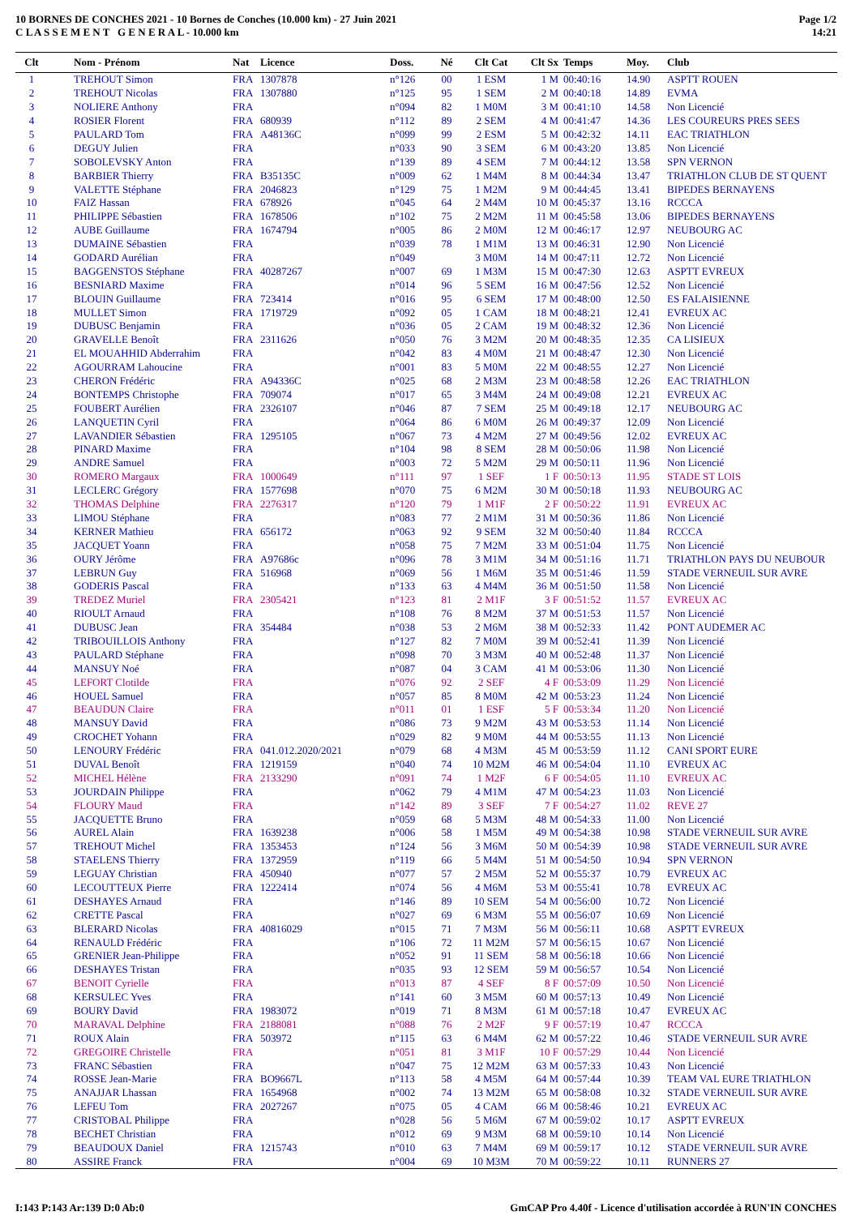10 BORNES DE CONCHES 2021 - 10 Bornes de Conches (10.000 km) - 27 Juin 2021
C L A S S E M E N T G E N E R A L - 10.000 km
Page 1/2
14:21
| Clt | Nom - Prénom | Nat | Licence | Doss. | Né | Clt Cat | Clt Sx | Temps | Moy. | Club |
| --- | --- | --- | --- | --- | --- | --- | --- | --- | --- | --- |
| 1 | TREHOUT Simon | FRA | 1307878 | n°126 | 00 | 1 ESM | 1 M | 00:40:16 | 14.90 | ASPTT ROUEN |
| 2 | TREHOUT Nicolas | FRA | 1307880 | n°125 | 95 | 1 SEM | 2 M | 00:40:18 | 14.89 | EVMA |
| 3 | NOLIERE Anthony | FRA | | n°094 | 82 | 1 M0M | 3 M | 00:41:10 | 14.58 | Non Licencié |
| 4 | ROSIER Florent | FRA | 680939 | n°112 | 89 | 2 SEM | 4 M | 00:41:47 | 14.36 | LES COUREURS PRES SEES |
| 5 | PAULARD Tom | FRA | A48136C | n°099 | 99 | 2 ESM | 5 M | 00:42:32 | 14.11 | EAC TRIATHLON |
| 6 | DEGUY Julien | FRA | | n°033 | 90 | 3 SEM | 6 M | 00:43:20 | 13.85 | Non Licencié |
| 7 | SOBOLEVSKY Anton | FRA | | n°139 | 89 | 4 SEM | 7 M | 00:44:12 | 13.58 | SPN VERNON |
| 8 | BARBIER Thierry | FRA | B35135C | n°009 | 62 | 1 M4M | 8 M | 00:44:34 | 13.47 | TRIATHLON CLUB DE ST QUENT |
| 9 | VALETTE Stéphane | FRA | 2046823 | n°129 | 75 | 1 M2M | 9 M | 00:44:45 | 13.41 | BIPEDES BERNAYENS |
| 10 | FAIZ Hassan | FRA | 678926 | n°045 | 64 | 2 M4M | 10 M | 00:45:37 | 13.16 | RCCCA |
| 11 | PHILIPPE Sébastien | FRA | 1678506 | n°102 | 75 | 2 M2M | 11 M | 00:45:58 | 13.06 | BIPEDES BERNAYENS |
| 12 | AUBE Guillaume | FRA | 1674794 | n°005 | 86 | 2 M0M | 12 M | 00:46:17 | 12.97 | NEUBOURG AC |
| 13 | DUMAINE Sébastien | FRA | | n°039 | 78 | 1 M1M | 13 M | 00:46:31 | 12.90 | Non Licencié |
| 14 | GODARD Aurélian | FRA | | n°049 | | 3 M0M | 14 M | 00:47:11 | 12.72 | Non Licencié |
| 15 | BAGGENSTOS Stéphane | FRA | 40287267 | n°007 | 69 | 1 M3M | 15 M | 00:47:30 | 12.63 | ASPTT EVREUX |
| 16 | BESNIARD Maxime | FRA | | n°014 | 96 | 5 SEM | 16 M | 00:47:56 | 12.52 | Non Licencié |
| 17 | BLOUIN Guillaume | FRA | 723414 | n°016 | 95 | 6 SEM | 17 M | 00:48:00 | 12.50 | ES FALAISIENNE |
| 18 | MULLET Simon | FRA | 1719729 | n°092 | 05 | 1 CAM | 18 M | 00:48:21 | 12.41 | EVREUX AC |
| 19 | DUBUSC Benjamin | FRA | | n°036 | 05 | 2 CAM | 19 M | 00:48:32 | 12.36 | Non Licencié |
| 20 | GRAVELLE Benoît | FRA | 2311626 | n°050 | 76 | 3 M2M | 20 M | 00:48:35 | 12.35 | CA LISIEUX |
| 21 | EL MOUAHHID Abderrahim | FRA | | n°042 | 83 | 4 M0M | 21 M | 00:48:47 | 12.30 | Non Licencié |
| 22 | AGOURRAM Lahoucine | FRA | | n°001 | 83 | 5 M0M | 22 M | 00:48:55 | 12.27 | Non Licencié |
| 23 | CHERON Frédéric | FRA | A94336C | n°025 | 68 | 2 M3M | 23 M | 00:48:58 | 12.26 | EAC TRIATHLON |
| 24 | BONTEMPS Christophe | FRA | 709074 | n°017 | 65 | 3 M4M | 24 M | 00:49:08 | 12.21 | EVREUX AC |
| 25 | FOUBERT Aurélien | FRA | 2326107 | n°046 | 87 | 7 SEM | 25 M | 00:49:18 | 12.17 | NEUBOURG AC |
| 26 | LANQUETIN Cyril | FRA | | n°064 | 86 | 6 M0M | 26 M | 00:49:37 | 12.09 | Non Licencié |
| 27 | LAVANDIER Sébastien | FRA | 1295105 | n°067 | 73 | 4 M2M | 27 M | 00:49:56 | 12.02 | EVREUX AC |
| 28 | PINARD Maxime | FRA | | n°104 | 98 | 8 SEM | 28 M | 00:50:06 | 11.98 | Non Licencié |
| 29 | ANDRE Samuel | FRA | | n°003 | 72 | 5 M2M | 29 M | 00:50:11 | 11.96 | Non Licencié |
| 30 | ROMERO Margaux | FRA | 1000649 | n°111 | 97 | 1 SEF | 1 F | 00:50:13 | 11.95 | STADE ST LOIS |
| 31 | LECLERC Grégory | FRA | 1577698 | n°070 | 75 | 6 M2M | 30 M | 00:50:18 | 11.93 | NEUBOURG AC |
| 32 | THOMAS Delphine | FRA | 2276317 | n°120 | 79 | 1 M1F | 2 F | 00:50:22 | 11.91 | EVREUX AC |
| 33 | LIMOU Stéphane | FRA | | n°083 | 77 | 2 M1M | 31 M | 00:50:36 | 11.86 | Non Licencié |
| 34 | KERNER Mathieu | FRA | 656172 | n°063 | 92 | 9 SEM | 32 M | 00:50:40 | 11.84 | RCCCA |
| 35 | JACQUET Yoann | FRA | | n°058 | 75 | 7 M2M | 33 M | 00:51:04 | 11.75 | Non Licencié |
| 36 | OURY Jérôme | FRA | A97686c | n°096 | 78 | 3 M1M | 34 M | 00:51:16 | 11.71 | TRIATHLON PAYS DU NEUBOUR |
| 37 | LEBRUN Guy | FRA | 516968 | n°069 | 56 | 1 M6M | 35 M | 00:51:46 | 11.59 | STADE VERNEUIL SUR AVRE |
| 38 | GODERIS Pascal | FRA | | n°133 | 63 | 4 M4M | 36 M | 00:51:50 | 11.58 | Non Licencié |
| 39 | TREDEZ Muriel | FRA | 2305421 | n°123 | 81 | 2 M1F | 3 F | 00:51:52 | 11.57 | EVREUX AC |
| 40 | RIOULT Arnaud | FRA | | n°108 | 76 | 8 M2M | 37 M | 00:51:53 | 11.57 | Non Licencié |
| 41 | DUBUSC Jean | FRA | 354484 | n°038 | 53 | 2 M6M | 38 M | 00:52:33 | 11.42 | PONT AUDEMER AC |
| 42 | TRIBOUILLOIS Anthony | FRA | | n°127 | 82 | 7 M0M | 39 M | 00:52:41 | 11.39 | Non Licencié |
| 43 | PAULARD Stéphane | FRA | | n°098 | 70 | 3 M3M | 40 M | 00:52:48 | 11.37 | Non Licencié |
| 44 | MANSUY Noé | FRA | | n°087 | 04 | 3 CAM | 41 M | 00:53:06 | 11.30 | Non Licencié |
| 45 | LEFORT Clotilde | FRA | | n°076 | 92 | 2 SEF | 4 F | 00:53:09 | 11.29 | Non Licencié |
| 46 | HOUEL Samuel | FRA | | n°057 | 85 | 8 M0M | 42 M | 00:53:23 | 11.24 | Non Licencié |
| 47 | BEAUDUN Claire | FRA | | n°011 | 01 | 1 ESF | 5 F | 00:53:34 | 11.20 | Non Licencié |
| 48 | MANSUY David | FRA | | n°086 | 73 | 9 M2M | 43 M | 00:53:53 | 11.14 | Non Licencié |
| 49 | CROCHET Yohann | FRA | | n°029 | 82 | 9 M0M | 44 M | 00:53:55 | 11.13 | Non Licencié |
| 50 | LENOURY Frédéric | FRA | 041.012.2020/2021 | n°079 | 68 | 4 M3M | 45 M | 00:53:59 | 11.12 | CANI SPORT EURE |
| 51 | DUVAL Benoît | FRA | 1219159 | n°040 | 74 | 10 M2M | 46 M | 00:54:04 | 11.10 | EVREUX AC |
| 52 | MICHEL Hélène | FRA | 2133290 | n°091 | 74 | 1 M2F | 6 F | 00:54:05 | 11.10 | EVREUX AC |
| 53 | JOURDAIN Philippe | FRA | | n°062 | 79 | 4 M1M | 47 M | 00:54:23 | 11.03 | Non Licencié |
| 54 | FLOURY Maud | FRA | | n°142 | 89 | 3 SEF | 7 F | 00:54:27 | 11.02 | REVE 27 |
| 55 | JACQUETTE Bruno | FRA | | n°059 | 68 | 5 M3M | 48 M | 00:54:33 | 11.00 | Non Licencié |
| 56 | AUREL Alain | FRA | 1639238 | n°006 | 58 | 1 M5M | 49 M | 00:54:38 | 10.98 | STADE VERNEUIL SUR AVRE |
| 57 | TREHOUT Michel | FRA | 1353453 | n°124 | 56 | 3 M6M | 50 M | 00:54:39 | 10.98 | STADE VERNEUIL SUR AVRE |
| 58 | STAELENS Thierry | FRA | 1372959 | n°119 | 66 | 5 M4M | 51 M | 00:54:50 | 10.94 | SPN VERNON |
| 59 | LEGUAY Christian | FRA | 450940 | n°077 | 57 | 2 M5M | 52 M | 00:55:37 | 10.79 | EVREUX AC |
| 60 | LECOUTTEUX Pierre | FRA | 1222414 | n°074 | 56 | 4 M6M | 53 M | 00:55:41 | 10.78 | EVREUX AC |
| 61 | DESHAYES Arnaud | FRA | | n°146 | 89 | 10 SEM | 54 M | 00:56:00 | 10.72 | Non Licencié |
| 62 | CRETTE Pascal | FRA | | n°027 | 69 | 6 M3M | 55 M | 00:56:07 | 10.69 | Non Licencié |
| 63 | BLERARD Nicolas | FRA | 40816029 | n°015 | 71 | 7 M3M | 56 M | 00:56:11 | 10.68 | ASPTT EVREUX |
| 64 | RENAULD Frédéric | FRA | | n°106 | 72 | 11 M2M | 57 M | 00:56:15 | 10.67 | Non Licencié |
| 65 | GRENIER Jean-Philippe | FRA | | n°052 | 91 | 11 SEM | 58 M | 00:56:18 | 10.66 | Non Licencié |
| 66 | DESHAYES Tristan | FRA | | n°035 | 93 | 12 SEM | 59 M | 00:56:57 | 10.54 | Non Licencié |
| 67 | BENOIT Cyrielle | FRA | | n°013 | 87 | 4 SEF | 8 F | 00:57:09 | 10.50 | Non Licencié |
| 68 | KERSULEC Yves | FRA | | n°141 | 60 | 3 M5M | 60 M | 00:57:13 | 10.49 | Non Licencié |
| 69 | BOURY David | FRA | 1983072 | n°019 | 71 | 8 M3M | 61 M | 00:57:18 | 10.47 | EVREUX AC |
| 70 | MARAVAL Delphine | FRA | 2188081 | n°088 | 76 | 2 M2F | 9 F | 00:57:19 | 10.47 | RCCCA |
| 71 | ROUX Alain | FRA | 503972 | n°115 | 63 | 6 M4M | 62 M | 00:57:22 | 10.46 | STADE VERNEUIL SUR AVRE |
| 72 | GREGOIRE Christelle | FRA | | n°051 | 81 | 3 M1F | 10 F | 00:57:29 | 10.44 | Non Licencié |
| 73 | FRANC Sébastien | FRA | | n°047 | 75 | 12 M2M | 63 M | 00:57:33 | 10.43 | Non Licencié |
| 74 | ROSSE Jean-Marie | FRA | BO9667L | n°113 | 58 | 4 M5M | 64 M | 00:57:44 | 10.39 | TEAM VAL EURE TRIATHLON |
| 75 | ANAJJAR Lhassan | FRA | 1654968 | n°002 | 74 | 13 M2M | 65 M | 00:58:08 | 10.32 | STADE VERNEUIL SUR AVRE |
| 76 | LEFEU Tom | FRA | 2027267 | n°075 | 05 | 4 CAM | 66 M | 00:58:46 | 10.21 | EVREUX AC |
| 77 | CRISTOBAL Philippe | FRA | | n°028 | 56 | 5 M6M | 67 M | 00:59:02 | 10.17 | ASPTT EVREUX |
| 78 | BECHET Christian | FRA | | n°012 | 69 | 9 M3M | 68 M | 00:59:10 | 10.14 | Non Licencié |
| 79 | BEAUDOUX Daniel | FRA | 1215743 | n°010 | 63 | 7 M4M | 69 M | 00:59:17 | 10.12 | STADE VERNEUIL SUR AVRE |
| 80 | ASSIRE Franck | FRA | | n°004 | 69 | 10 M3M | 70 M | 00:59:22 | 10.11 | RUNNERS 27 |
I:143 P:143 Ar:139 D:0 Ab:0 GmCAP Pro 4.40f - Licence d'utilisation accordée à RUN'IN CONCHES